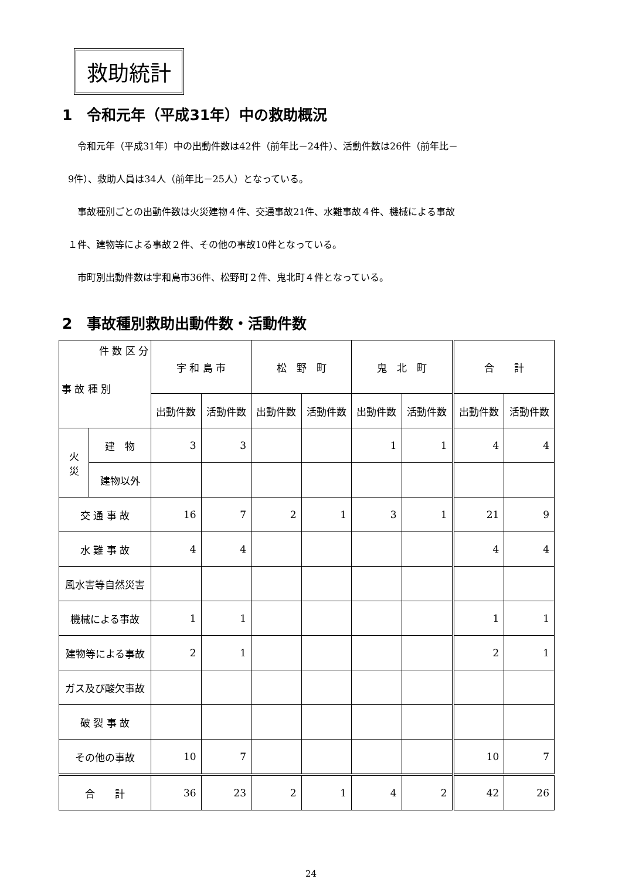救助統計
1　令和元年（平成31年）中の救助概況
　　令和元年（平成31年）中の出動件数は42件（前年比－24件）、活動件数は26件（前年比－
　9件）、救助人員は34人（前年比－25人）となっている。
　　事故種別ごとの出動件数は火災建物４件、交通事故21件、水難事故４件、機械による事故
　１件、建物等による事故２件、その他の事故10件となっている。
　　市町別出動件数は宇和島市36件、松野町２件、鬼北町４件となっている。
2　事故種別救助出動件数・活動件数
| 件 数 区 分 事 故 種 別 | | 宇 和 島 市 | | 松 野 町 | | 鬼 北 町 | | 合 計 | |
| --- | --- | --- | --- | --- | --- | --- | --- | --- | --- |
| | | 出動件数 | 活動件数 | 出動件数 | 活動件数 | 出動件数 | 活動件数 | 出動件数 | 活動件数 |
| 火 災 | 建 物 | 3 | 3 | | | 1 | 1 | 4 | 4 |
| | 建物以外 | | | | | | | | |
| 交 通 事 故 | | 16 | 7 | 2 | 1 | 3 | 1 | 21 | 9 |
| 水 難 事 故 | | 4 | 4 | | | | | 4 | 4 |
| 風水害等自然災害 | | | | | | | | | |
| 機械による事故 | | 1 | 1 | | | | | 1 | 1 |
| 建物等による事故 | | 2 | 1 | | | | | 2 | 1 |
| ガス及び酸欠事故 | | | | | | | | | |
| 破 裂 事 故 | | | | | | | | | |
| その他の事故 | | 10 | 7 | | | | | 10 | 7 |
| 合 計 | | 36 | 23 | 2 | 1 | 4 | 2 | 42 | 26 |
24